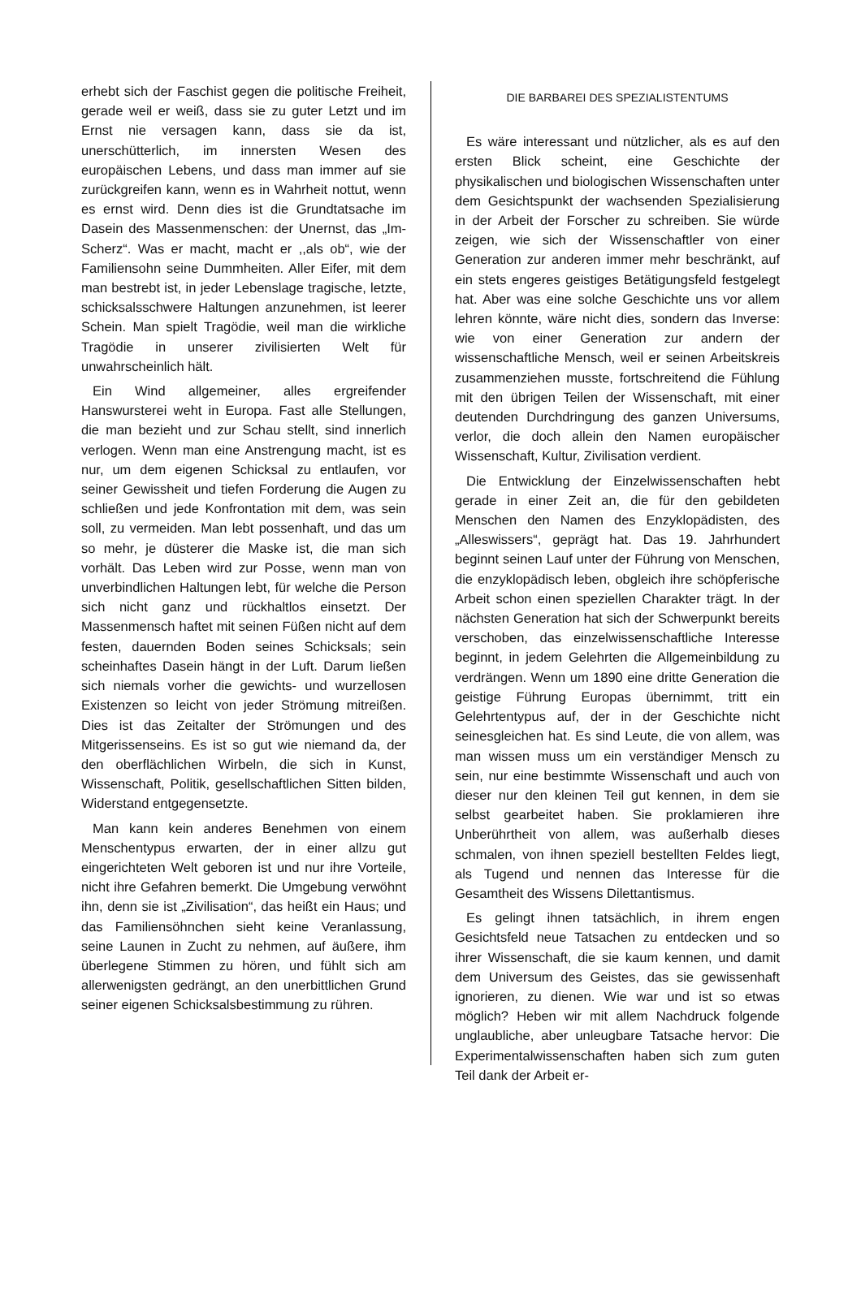erhebt sich der Faschist gegen die politische Freiheit, gerade weil er weiß, dass sie zu guter Letzt und im Ernst nie versagen kann, dass sie da ist, unerschütterlich, im innersten Wesen des europäischen Lebens, und dass man immer auf sie zurückgreifen kann, wenn es in Wahrheit nottut, wenn es ernst wird. Denn dies ist die Grundtatsache im Dasein des Massenmenschen: der Unernst, das „Im-Scherz“. Was er macht, macht er ,,als ob“, wie der Familiensohn seine Dummheiten. Aller Eifer, mit dem man bestrebt ist, in jeder Lebenslage tragische, letzte, schicksalsschwere Haltungen anzunehmen, ist leerer Schein. Man spielt Tragödie, weil man die wirkliche Tragödie in unserer zivilisierten Welt für unwahrscheinlich hält.
Ein Wind allgemeiner, alles ergreifender Hanswursterei weht in Europa. Fast alle Stellungen, die man bezieht und zur Schau stellt, sind innerlich verlogen. Wenn man eine Anstrengung macht, ist es nur, um dem eigenen Schicksal zu entlaufen, vor seiner Gewissheit und tiefen Forderung die Augen zu schließen und jede Konfrontation mit dem, was sein soll, zu vermeiden. Man lebt possenhaft, und das um so mehr, je düsterer die Maske ist, die man sich vorhält. Das Leben wird zur Posse, wenn man von unverbindlichen Haltungen lebt, für welche die Person sich nicht ganz und rückhaltlos einsetzt. Der Massenmensch haftet mit seinen Füßen nicht auf dem festen, dauernden Boden seines Schicksals; sein scheinhaftes Dasein hängt in der Luft. Darum ließen sich niemals vorher die gewichts- und wurzellosen Existenzen so leicht von jeder Strömung mitreißen. Dies ist das Zeitalter der Strömungen und des Mitgerissenseins. Es ist so gut wie niemand da, der den oberflächlichen Wirbeln, die sich in Kunst, Wissenschaft, Politik, gesellschaftlichen Sitten bilden, Widerstand entgegensetzte.
Man kann kein anderes Benehmen von einem Menschentypus erwarten, der in einer allzu gut eingerichteten Welt geboren ist und nur ihre Vorteile, nicht ihre Gefahren bemerkt. Die Umgebung verwöhnt ihn, denn sie ist „Zivilisation“, das heißt ein Haus; und das Familiensöhnchen sieht keine Veranlassung, seine Launen in Zucht zu nehmen, auf äußere, ihm überlegene Stimmen zu hören, und fühlt sich am allerwenigsten gedrängt, an den unerbittlichen Grund seiner eigenen Schicksalsbestimmung zu rühren.
DIE BARBAREI DES SPEZIALISTENTUMS
Es wäre interessant und nützlicher, als es auf den ersten Blick scheint, eine Geschichte der physikalischen und biologischen Wissenschaften unter dem Gesichtspunkt der wachsenden Spezialisierung in der Arbeit der Forscher zu schreiben. Sie würde zeigen, wie sich der Wissenschaftler von einer Generation zur anderen immer mehr beschränkt, auf ein stets engeres geistiges Betätigungsfeld festgelegt hat. Aber was eine solche Geschichte uns vor allem lehren könnte, wäre nicht dies, sondern das Inverse: wie von einer Generation zur andern der wissenschaftliche Mensch, weil er seinen Arbeitskreis zusammenziehen musste, fortschreitend die Fühlung mit den übrigen Teilen der Wissenschaft, mit einer deutenden Durchdringung des ganzen Universums, verlor, die doch allein den Namen europäischer Wissenschaft, Kultur, Zivilisation verdient.
Die Entwicklung der Einzelwissenschaften hebt gerade in einer Zeit an, die für den gebildeten Menschen den Namen des Enzyklopädisten, des „Alleswissers“, geprägt hat. Das 19. Jahrhundert beginnt seinen Lauf unter der Führung von Menschen, die enzyklopädisch leben, obgleich ihre schöpferische Arbeit schon einen speziellen Charakter trägt. In der nächsten Generation hat sich der Schwerpunkt bereits verschoben, das einzelwissenschaftliche Interesse beginnt, in jedem Gelehrten die Allgemeinbildung zu verdrängen. Wenn um 1890 eine dritte Generation die geistige Führung Europas übernimmt, tritt ein Gelehrtentypus auf, der in der Geschichte nicht seinesgleichen hat. Es sind Leute, die von allem, was man wissen muss um ein verständiger Mensch zu sein, nur eine bestimmte Wissenschaft und auch von dieser nur den kleinen Teil gut kennen, in dem sie selbst gearbeitet haben. Sie proklamieren ihre Unberührtheit von allem, was außerhalb dieses schmalen, von ihnen speziell bestellten Feldes liegt, als Tugend und nennen das Interesse für die Gesamtheit des Wissens Dilettantismus.
Es gelingt ihnen tatsächlich, in ihrem engen Gesichtsfeld neue Tatsachen zu entdecken und so ihrer Wissenschaft, die sie kaum kennen, und damit dem Universum des Geistes, das sie gewissenhaft ignorieren, zu dienen. Wie war und ist so etwas möglich? Heben wir mit allem Nachdruck folgende unglaubliche, aber unleugbare Tatsache hervor: Die Experimentalwissenschaften haben sich zum guten Teil dank der Arbeit er-